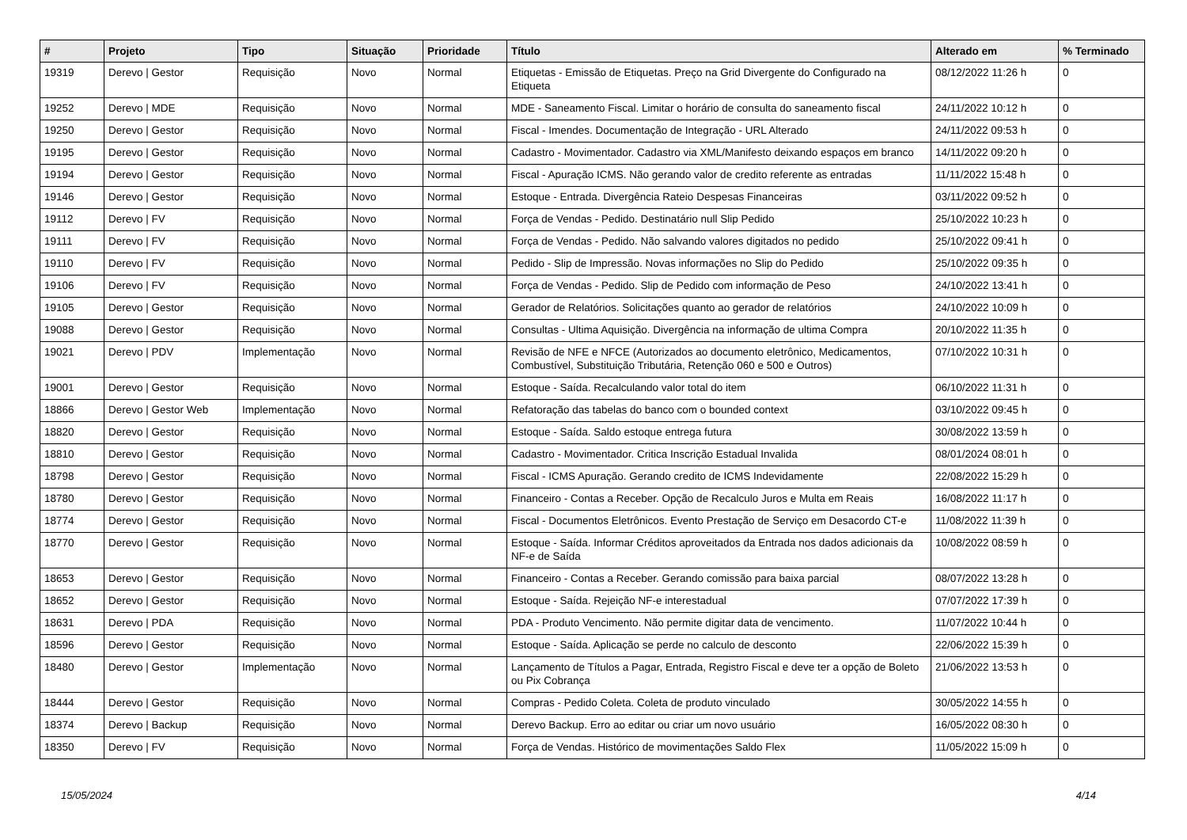| # | Projeto | Tipo | Situação | Prioridade | Título | Alterado em | % Terminado |
| --- | --- | --- | --- | --- | --- | --- | --- |
| 19319 | Derevo / Gestor | Requisição | Novo | Normal | Etiquetas - Emissão de Etiquetas. Preço na Grid Divergente do Configurado na Etiqueta | 08/12/2022 11:26 h | 0 |
| 19252 | Derevo / MDE | Requisição | Novo | Normal | MDE - Saneamento Fiscal. Limitar o horário de consulta do saneamento fiscal | 24/11/2022 10:12 h | 0 |
| 19250 | Derevo / Gestor | Requisição | Novo | Normal | Fiscal - Imendes. Documentação de Integração - URL Alterado | 24/11/2022 09:53 h | 0 |
| 19195 | Derevo / Gestor | Requisição | Novo | Normal | Cadastro - Movimentador. Cadastro via XML/Manifesto deixando espaços em branco | 14/11/2022 09:20 h | 0 |
| 19194 | Derevo / Gestor | Requisição | Novo | Normal | Fiscal - Apuração ICMS. Não gerando valor de credito referente as entradas | 11/11/2022 15:48 h | 0 |
| 19146 | Derevo / Gestor | Requisição | Novo | Normal | Estoque - Entrada. Divergência Rateio Despesas Financeiras | 03/11/2022 09:52 h | 0 |
| 19112 | Derevo / FV | Requisição | Novo | Normal | Força de Vendas - Pedido. Destinatário null Slip Pedido | 25/10/2022 10:23 h | 0 |
| 19111 | Derevo / FV | Requisição | Novo | Normal | Força de Vendas - Pedido. Não salvando valores digitados no pedido | 25/10/2022 09:41 h | 0 |
| 19110 | Derevo / FV | Requisição | Novo | Normal | Pedido - Slip de Impressão. Novas informações no Slip do Pedido | 25/10/2022 09:35 h | 0 |
| 19106 | Derevo / FV | Requisição | Novo | Normal | Força de Vendas - Pedido. Slip de Pedido com informação de Peso | 24/10/2022 13:41 h | 0 |
| 19105 | Derevo / Gestor | Requisição | Novo | Normal | Gerador de Relatórios. Solicitações quanto ao gerador de relatórios | 24/10/2022 10:09 h | 0 |
| 19088 | Derevo / Gestor | Requisição | Novo | Normal | Consultas - Ultima Aquisição. Divergência na informação de ultima Compra | 20/10/2022 11:35 h | 0 |
| 19021 | Derevo / PDV | Implementação | Novo | Normal | Revisão de NFE e NFCE (Autorizados ao documento eletrônico, Medicamentos, Combustível, Substituição Tributária, Retenção 060 e 500 e Outros) | 07/10/2022 10:31 h | 0 |
| 19001 | Derevo / Gestor | Requisição | Novo | Normal | Estoque - Saída. Recalculando valor total do item | 06/10/2022 11:31 h | 0 |
| 18866 | Derevo / Gestor Web | Implementação | Novo | Normal | Refatoração das tabelas do banco com o bounded context | 03/10/2022 09:45 h | 0 |
| 18820 | Derevo / Gestor | Requisição | Novo | Normal | Estoque - Saída. Saldo estoque entrega futura | 30/08/2022 13:59 h | 0 |
| 18810 | Derevo / Gestor | Requisição | Novo | Normal | Cadastro - Movimentador. Critica Inscrição Estadual Invalida | 08/01/2024 08:01 h | 0 |
| 18798 | Derevo / Gestor | Requisição | Novo | Normal | Fiscal - ICMS Apuração. Gerando credito de ICMS Indevidamente | 22/08/2022 15:29 h | 0 |
| 18780 | Derevo / Gestor | Requisição | Novo | Normal | Financeiro - Contas a Receber. Opção de Recalculo Juros e Multa em Reais | 16/08/2022 11:17 h | 0 |
| 18774 | Derevo / Gestor | Requisição | Novo | Normal | Fiscal - Documentos Eletrônicos. Evento Prestação de Serviço em Desacordo CT-e | 11/08/2022 11:39 h | 0 |
| 18770 | Derevo / Gestor | Requisição | Novo | Normal | Estoque - Saída. Informar Créditos aproveitados da Entrada nos dados adicionais da NF-e de Saída | 10/08/2022 08:59 h | 0 |
| 18653 | Derevo / Gestor | Requisição | Novo | Normal | Financeiro - Contas a Receber. Gerando comissão para baixa parcial | 08/07/2022 13:28 h | 0 |
| 18652 | Derevo / Gestor | Requisição | Novo | Normal | Estoque - Saída. Rejeição NF-e interestadual | 07/07/2022 17:39 h | 0 |
| 18631 | Derevo / PDA | Requisição | Novo | Normal | PDA - Produto Vencimento. Não permite digitar data de vencimento. | 11/07/2022 10:44 h | 0 |
| 18596 | Derevo / Gestor | Requisição | Novo | Normal | Estoque - Saída. Aplicação se perde no calculo de desconto | 22/06/2022 15:39 h | 0 |
| 18480 | Derevo / Gestor | Implementação | Novo | Normal | Lançamento de Títulos a Pagar, Entrada, Registro Fiscal e deve ter a opção de Boleto ou Pix Cobrança | 21/06/2022 13:53 h | 0 |
| 18444 | Derevo / Gestor | Requisição | Novo | Normal | Compras - Pedido Coleta. Coleta de produto vinculado | 30/05/2022 14:55 h | 0 |
| 18374 | Derevo / Backup | Requisição | Novo | Normal | Derevo Backup. Erro ao editar ou criar um novo usuário | 16/05/2022 08:30 h | 0 |
| 18350 | Derevo / FV | Requisição | Novo | Normal | Força de Vendas. Histórico de movimentações Saldo Flex | 11/05/2022 15:09 h | 0 |
15/05/2024 4/14